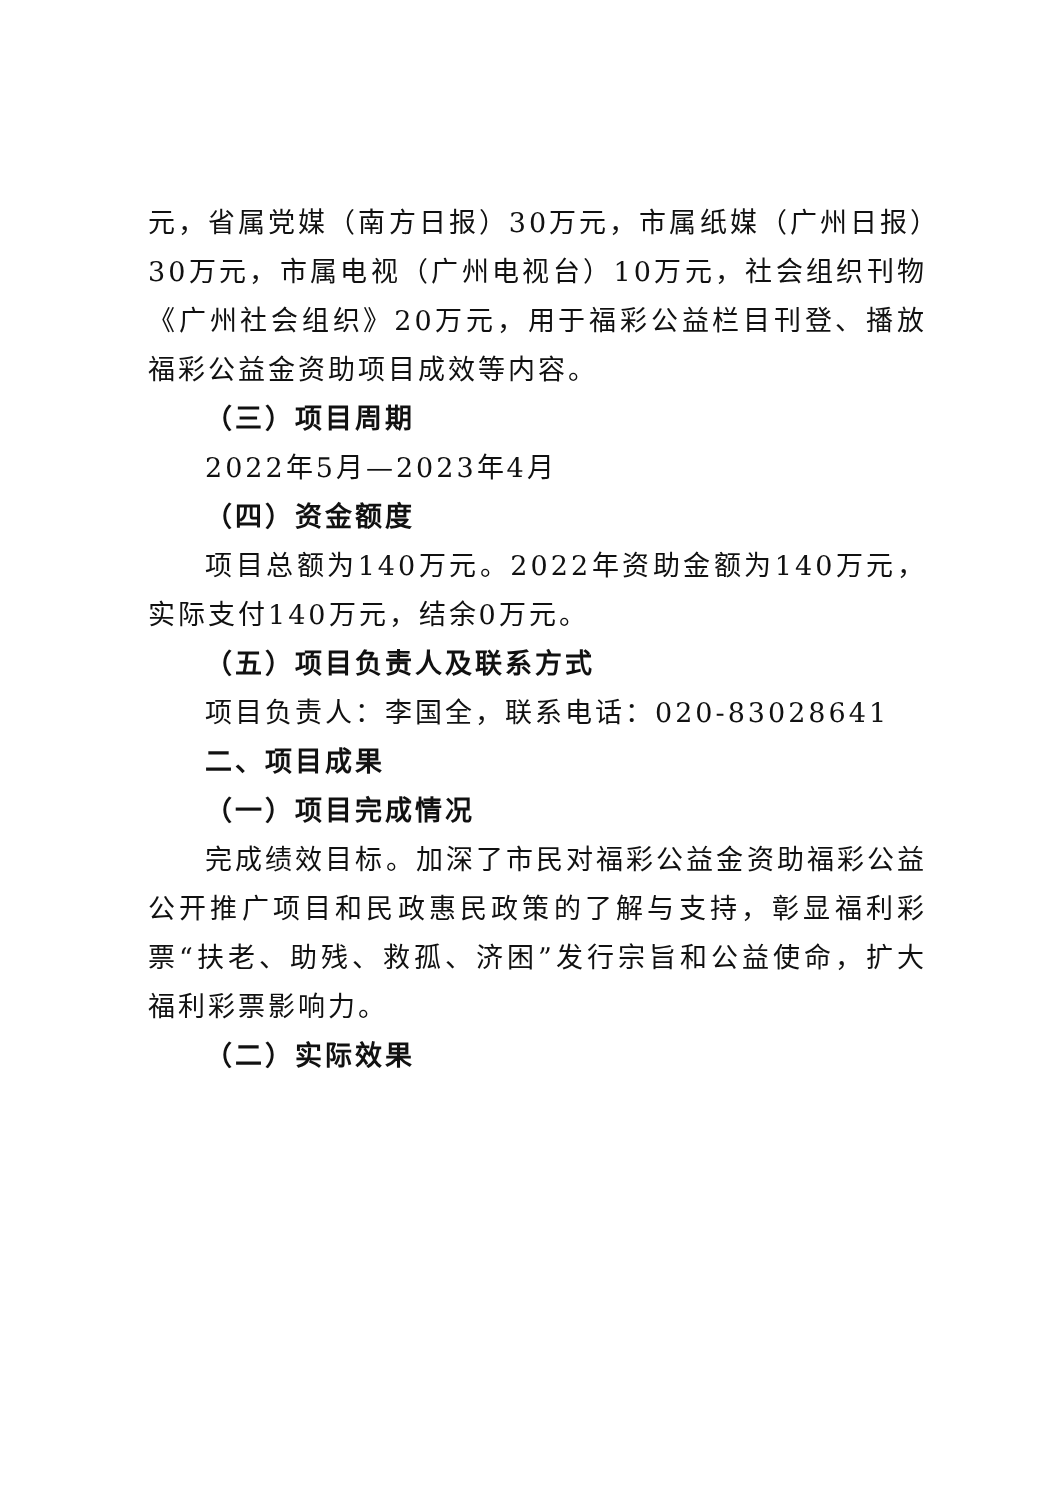元，省属党媒（南方日报）30万元，市属纸媒（广州日报）30万元，市属电视（广州电视台）10万元，社会组织刊物《广州社会组织》20万元，用于福彩公益栏目刊登、播放福彩公益金资助项目成效等内容。
（三）项目周期
2022年5月—2023年4月
（四）资金额度
项目总额为140万元。2022年资助金额为140万元，实际支付140万元，结余0万元。
（五）项目负责人及联系方式
项目负责人：李国全，联系电话：020-83028641
二、项目成果
（一）项目完成情况
完成绩效目标。加深了市民对福彩公益金资助福彩公益公开推广项目和民政惠民政策的了解与支持，彰显福利彩票“扶老、助残、救孤、济困”发行宗旨和公益使命，扩大福利彩票影响力。
（二）实际效果